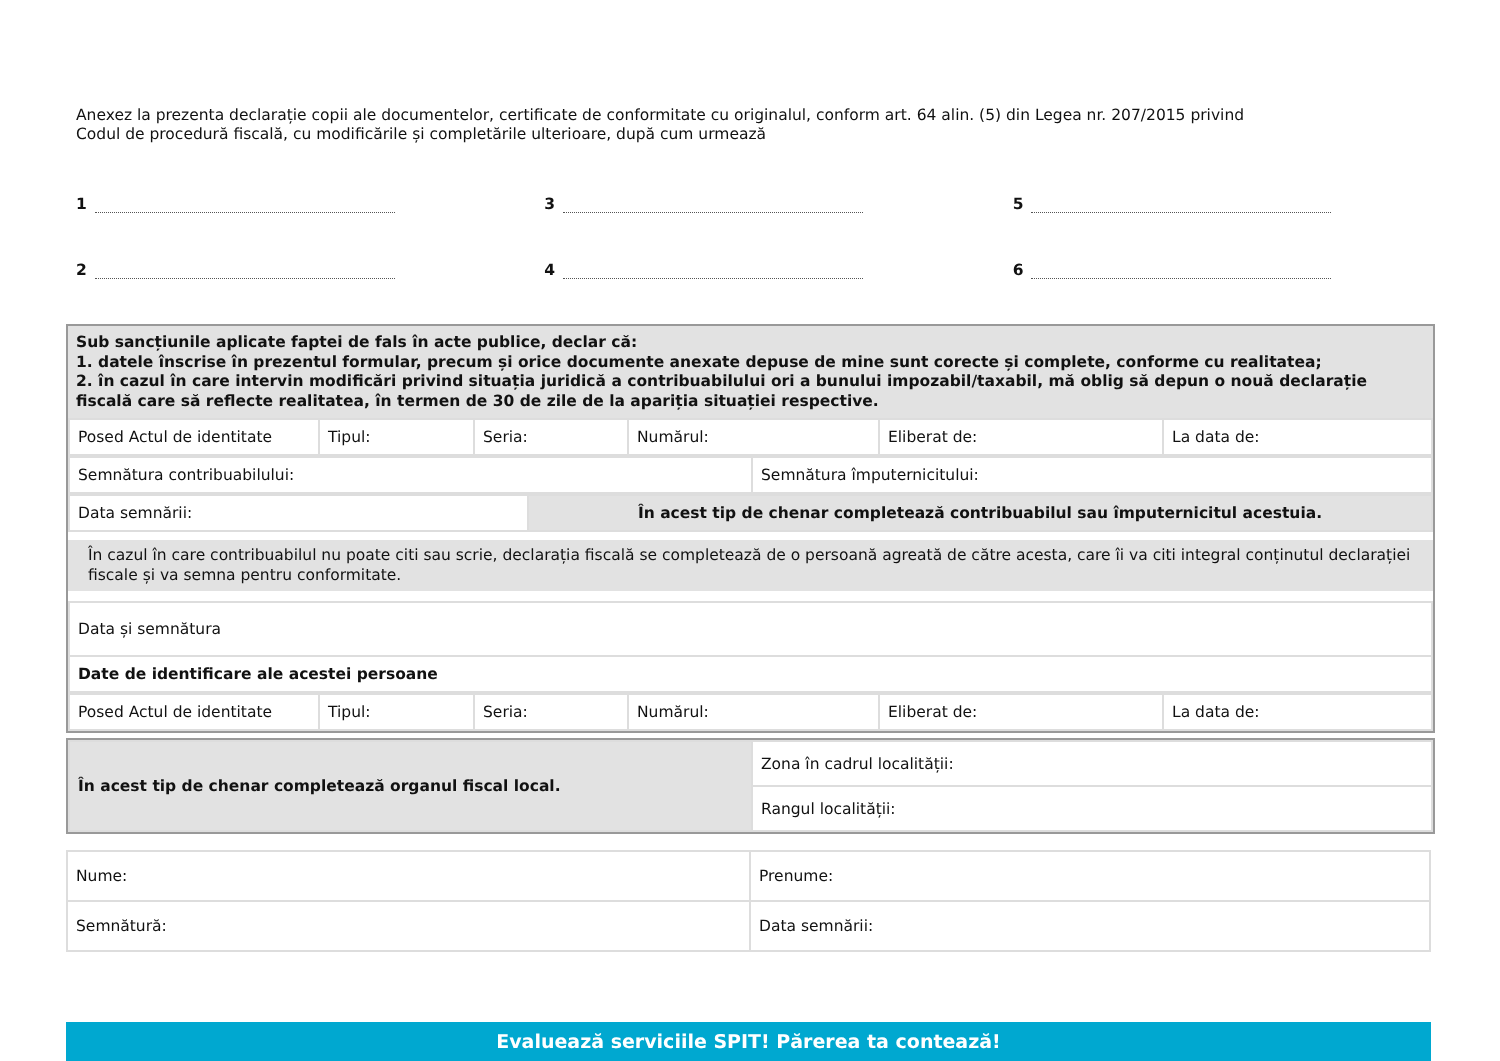Anexez la prezenta declarație copii ale documentelor, certificate de conformitate cu originalul, conform art. 64 alin. (5) din Legea nr. 207/2015 privind
Codul de procedură fiscală, cu modificările și completările ulterioare, după cum urmează
1
3
5
2
4
6
Sub sancțiunile aplicate faptei de fals în acte publice, declar că:
1. datele înscrise în prezentul formular, precum și orice documente anexate depuse de mine sunt corecte și complete, conforme cu realitatea;
2. în cazul în care intervin modificări privind situația juridică a contribuabilului ori a bunului impozabil/taxabil, mă oblig să depun o nouă declarație fiscală care să reflecte realitatea, în termen de 30 de zile de la apariția situației respective.
| Posed Actul de identitate | Tipul: | Seria: | Numărul: | Eliberat de: | La data de: |
| Semnătura contribuabilului: | Semnătura împuternicitului: |
| Data semnării: | În acest tip de chenar completează contribuabilul sau împuternicitul acestuia. |
În cazul în care contribuabilul nu poate citi sau scrie, declarația fiscală se completează de o persoană agreată de către acesta, care îi va citi integral conținutul declarației fiscale și va semna pentru conformitate.
| Data și semnătura |
| Date de identificare ale acestei persoane |
| Posed Actul de identitate | Tipul: | Seria: | Numărul: | Eliberat de: | La data de: |
| În acest tip de chenar completează organul fiscal local. | Zona în cadrul localității: |
| | Rangul localității: |
| Nume: | Prenume: |
| Semnătură: | Data semnării: |
Evaluează serviciile SPIT! Părerea ta contează!